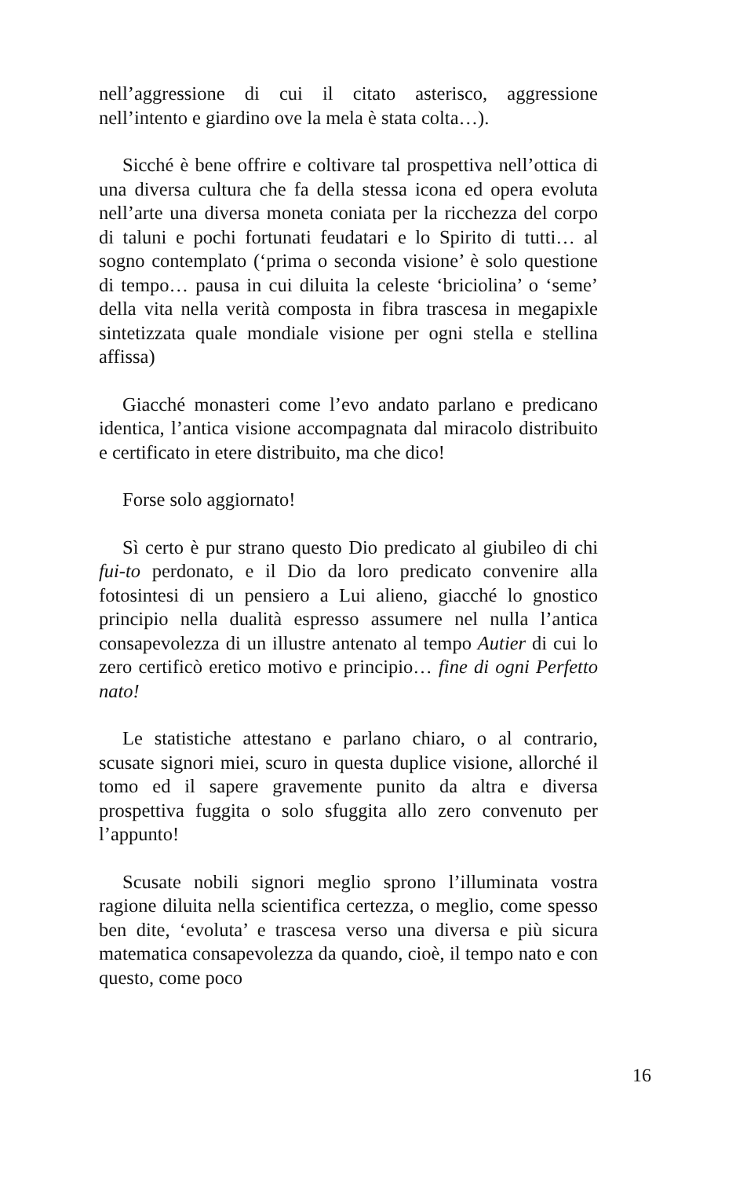nell’aggressione di cui il citato asterisco, aggressione nell’intento e giardino ove la mela è stata colta…).
Sicché è bene offrire e coltivare tal prospettiva nell’ottica di una diversa cultura che fa della stessa icona ed opera evoluta nell’arte una diversa moneta coniata per la ricchezza del corpo di taluni e pochi fortunati feudatari e lo Spirito di tutti… al sogno contemplato (‘prima o seconda visione’ è solo questione di tempo… pausa in cui diluita la celeste ‘briciolina’ o ‘seme’ della vita nella verità composta in fibra trascesa in megapixle sintetizzata quale mondiale visione per ogni stella e stellina affissa)
Giacché monasteri come l’evo andato parlano e predicano identica, l’antica visione accompagnata dal miracolo distribuito e certificato in etere distribuito, ma che dico!
Forse solo aggiornato!
Sì certo è pur strano questo Dio predicato al giubileo di chi fui-to perdonato, e il Dio da loro predicato convenire alla fotosintesi di un pensiero a Lui alieno, giacché lo gnostico principio nella dualità espresso assumere nel nulla l’antica consapevolezza di un illustre antenato al tempo Autier di cui lo zero certificò eretico motivo e principio… fine di ogni Perfetto nato!
Le statistiche attestano e parlano chiaro, o al contrario, scusate signori miei, scuro in questa duplice visione, allorché il tomo ed il sapere gravemente punito da altra e diversa prospettiva fuggita o solo sfuggita allo zero convenuto per l’appunto!
Scusate nobili signori meglio sprono l’illuminata vostra ragione diluita nella scientifica certezza, o meglio, come spesso ben dite, ‘evoluta’ e trascesa verso una diversa e più sicura matematica consapevolezza da quando, cioè, il tempo nato e con questo, come poco
16